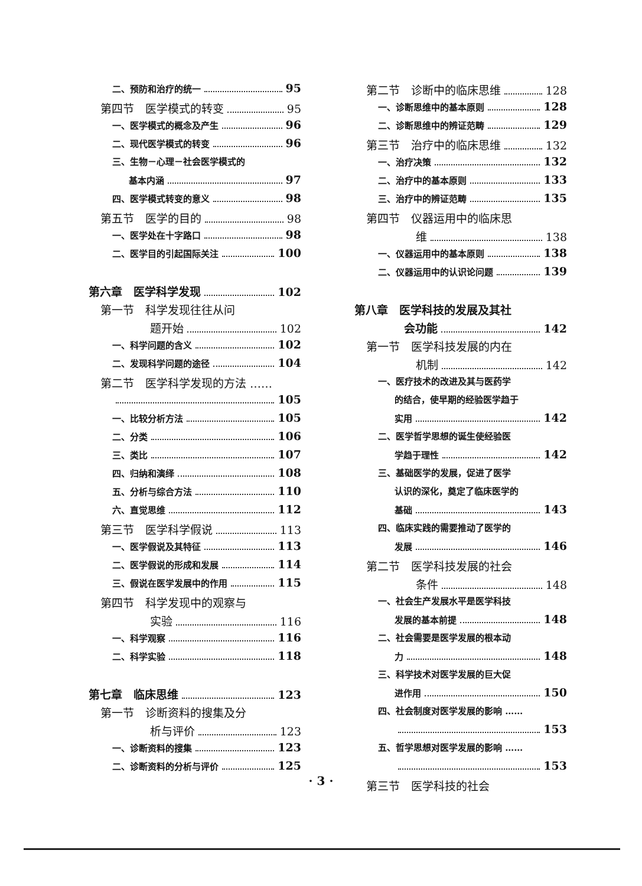二、预防和治疗的统一 95
第四节　医学模式的转变 95
一、医学模式的概念及产生 96
二、现代医学模式的转变 96
三、生物－心理－社会医学模式的
基本内涵 97
四、医学模式转变的意义 98
第五节　医学的目的 98
一、医学处在十字路口 98
二、医学目的引起国际关注 100
第六章　医学科学发现 102
第一节　科学发现往往从问
题开始 102
一、科学问题的含义 102
二、发现科学问题的途径 104
第二节　医学科学发现的方法 ……
105
一、比较分析方法 105
二、分类 106
三、类比 107
四、归纳和演绎 108
五、分析与综合方法 110
六、直觉思维 112
第三节　医学科学假说 113
一、医学假说及其特征 113
二、医学假说的形成和发展 114
三、假说在医学发展中的作用 115
第四节　科学发现中的观察与
实验 116
一、科学观察 116
二、科学实验 118
第七章　临床思维 123
第一节　诊断资料的搜集及分
析与评价 123
一、诊断资料的搜集 123
二、诊断资料的分析与评价 125
第二节　诊断中的临床思维 128
一、诊断思维中的基本原则 128
二、诊断思维中的辨证范畴 129
第三节　治疗中的临床思维 132
一、治疗决策 132
二、治疗中的基本原则 133
三、治疗中的辨证范畴 135
第四节　仪器运用中的临床思
维 138
一、仪器运用中的基本原则 138
二、仪器运用中的认识论问题 139
第八章　医学科技的发展及其社
会功能 142
第一节　医学科技发展的内在
机制 142
一、医疗技术的改进及其与医药学
的结合，使早期的经验医学趋于
实用 142
二、医学哲学思想的诞生使经验医
学趋于理性 142
三、基础医学的发展，促进了医学
认识的深化，奠定了临床医学的
基础 143
四、临床实践的需要推动了医学的
发展 146
第二节　医学科技发展的社会
条件 148
一、社会生产发展水平是医学科技
发展的基本前提 148
二、社会需要是医学发展的根本动
力 148
三、科学技术对医学发展的巨大促
进作用 150
四、社会制度对医学发展的影响 ……
153
五、哲学思想对医学发展的影响 ……
153
第三节　医学科技的社会
· 3 ·